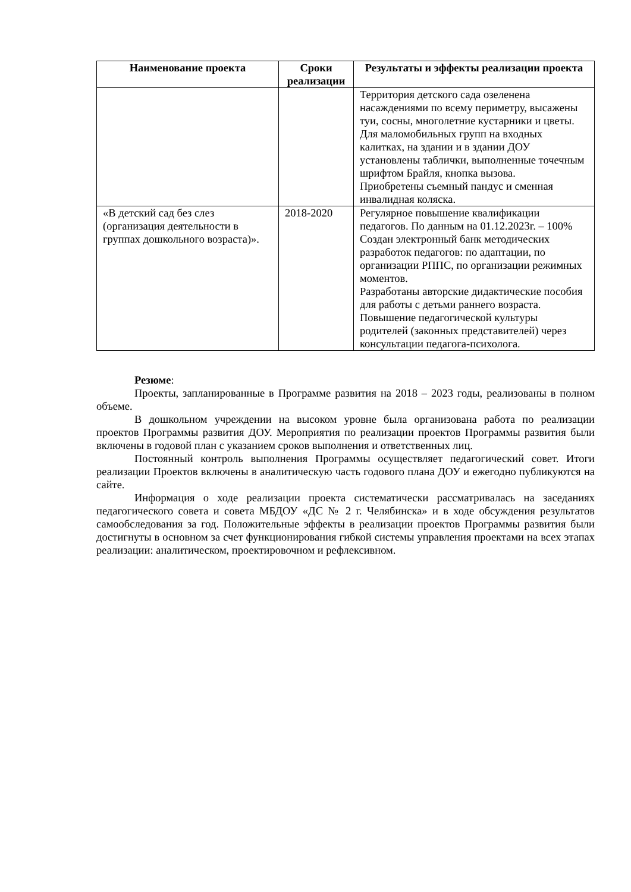| Наименование проекта | Сроки реализации | Результаты и эффекты реализации проекта |
| --- | --- | --- |
| | | Территория детского сада озеленена насаждениями по всему периметру, высажены туи, сосны, многолетние кустарники и цветы. Для маломобильных групп на входных калитках, на здании и в здании ДОУ установлены таблички, выполненные точечным шрифтом Брайля, кнопка вызова. Приобретены съемный пандус и сменная инвалидная коляска. |
| «В детский сад без слез (организация деятельности в группах дошкольного возраста)». | 2018-2020 | Регулярное повышение квалификации педагогов. По данным на 01.12.2023г. – 100% Создан электронный банк методических разработок педагогов: по адаптации, по организации РППС, по организации режимных моментов. Разработаны авторские дидактические пособия для работы с детьми раннего возраста. Повышение педагогической культуры родителей (законных представителей) через консультации педагога-психолога. |
Резюме:
Проекты, запланированные в Программе развития на 2018 – 2023 годы, реализованы в полном объеме.
В дошкольном учреждении на высоком уровне была организована работа по реализации проектов Программы развития ДОУ. Мероприятия по реализации проектов Программы развития были включены в годовой план с указанием сроков выполнения и ответственных лиц.
Постоянный контроль выполнения Программы осуществляет педагогический совет. Итоги реализации Проектов включены в аналитическую часть годового плана ДОУ и ежегодно публикуются на сайте.
Информация о ходе реализации проекта систематически рассматривалась на заседаниях педагогического совета и совета МБДОУ «ДС № 2 г. Челябинска» и в ходе обсуждения результатов самообследования за год. Положительные эффекты в реализации проектов Программы развития были достигнуты в основном за счет функционирования гибкой системы управления проектами на всех этапах реализации: аналитическом, проектировочном и рефлексивном.